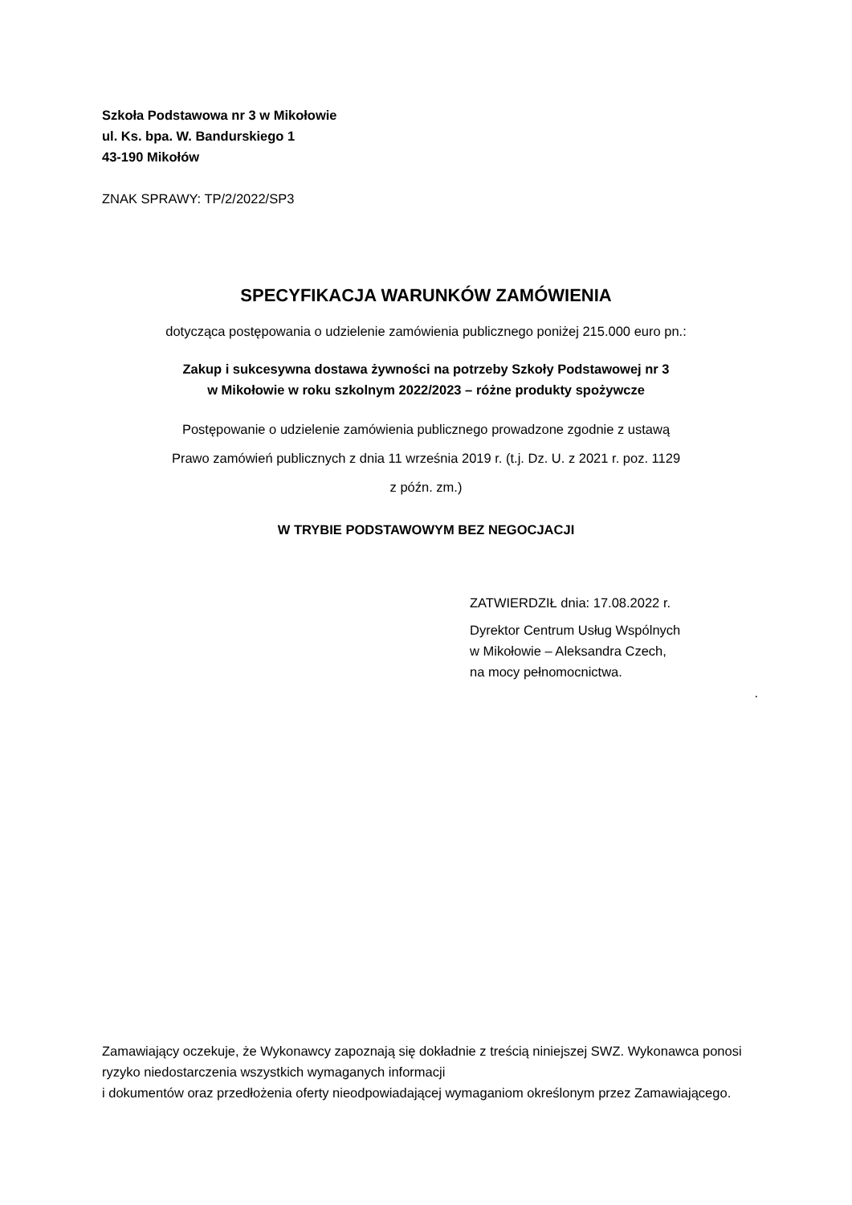Szkoła Podstawowa nr 3 w Mikołowie
ul. Ks. bpa. W. Bandurskiego 1
43-190 Mikołów
ZNAK SPRAWY: TP/2/2022/SP3
SPECYFIKACJA WARUNKÓW ZAMÓWIENIA
dotycząca postępowania o udzielenie zamówienia publicznego poniżej 215.000 euro pn.:
Zakup i sukcesywna dostawa żywności na potrzeby Szkoły Podstawowej nr 3
w Mikołowie w roku szkolnym 2022/2023 – różne produkty spożywcze
Postępowanie o udzielenie zamówienia publicznego prowadzone zgodnie z ustawą
Prawo zamówień publicznych z dnia 11 września 2019 r. (t.j. Dz. U. z 2021 r. poz. 1129
z późn. zm.)
W TRYBIE PODSTAWOWYM BEZ NEGOCJACJI
ZATWIERDZIŁ dnia: 17.08.2022 r.
Dyrektor Centrum Usług Wspólnych
w Mikołowie – Aleksandra Czech,
na mocy pełnomocnictwa.
.
Zamawiający oczekuje, że Wykonawcy zapoznają się dokładnie z treścią niniejszej SWZ. Wykonawca ponosi ryzyko niedostarczenia wszystkich wymaganych informacji
i dokumentów oraz przedłożenia oferty nieodpowiadającej wymaganiom określonym przez Zamawiającego.